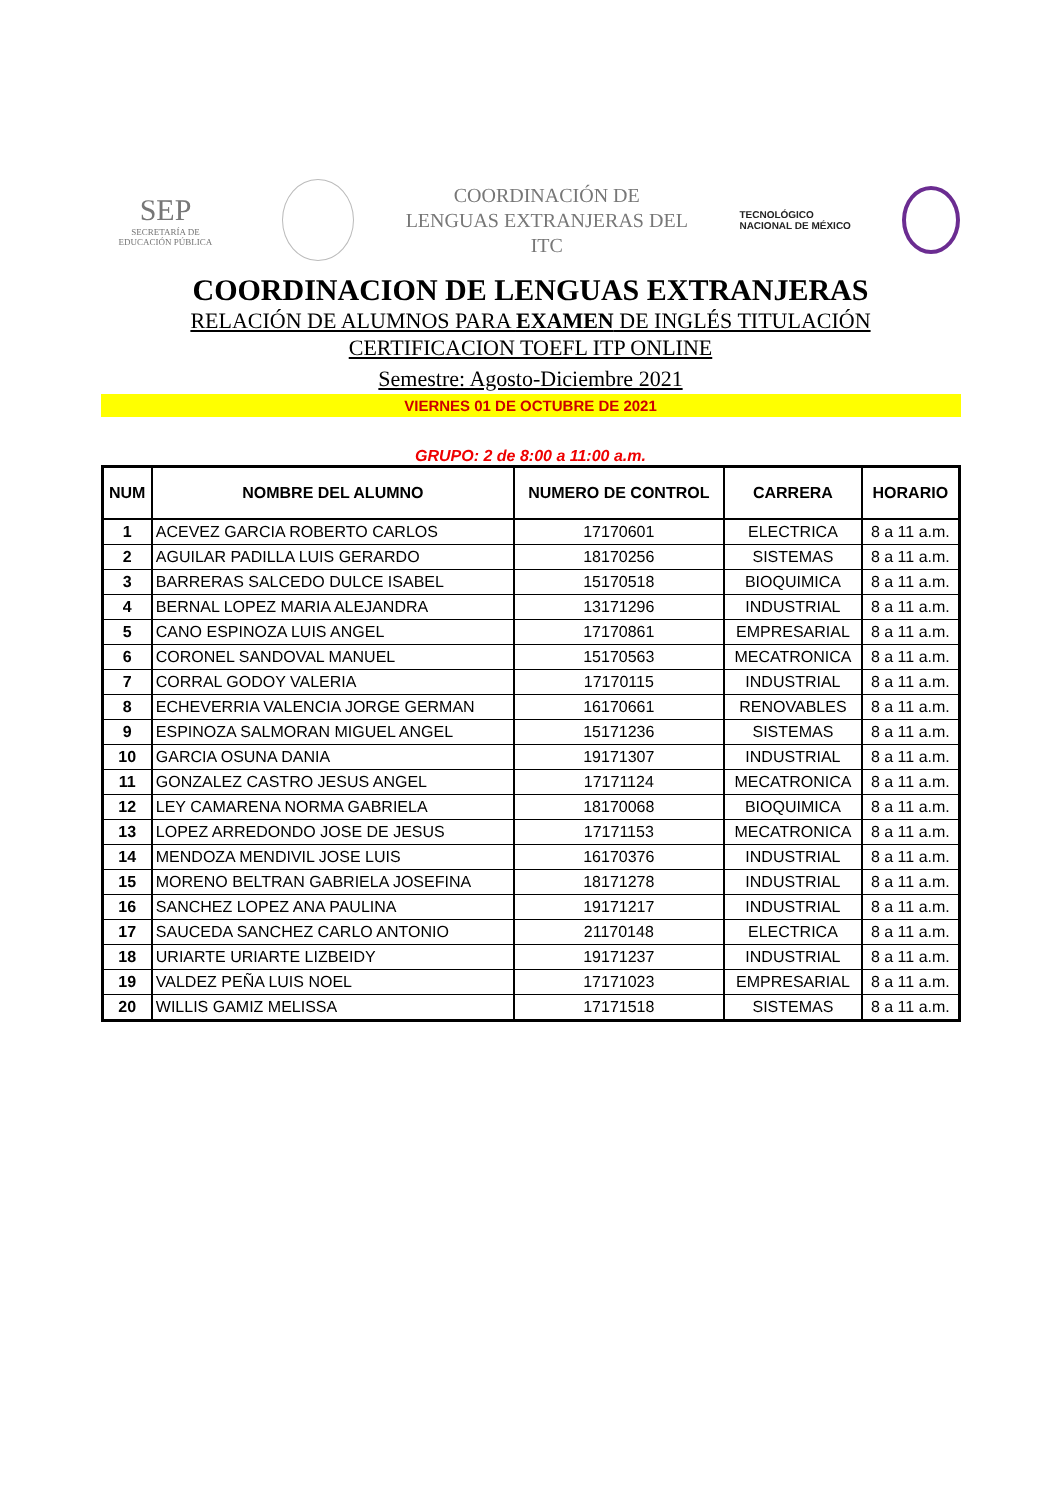SEP
SECRETARÍA DE
EDUCACIÓN PÚBLICA
COORDINACIÓN DE
LENGUAS EXTRANJERAS DEL
ITC
TECNOLÓGICO
NACIONAL DE MÉXICO
COORDINACION DE LENGUAS EXTRANJERAS
RELACIÓN DE ALUMNOS PARA EXAMEN DE INGLÉS TITULACIÓN
CERTIFICACION TOEFL ITP ONLINE
Semestre: Agosto-Diciembre 2021
VIERNES 01 DE OCTUBRE DE 2021
GRUPO: 2 de 8:00 a 11:00 a.m.
| NUM | NOMBRE DEL ALUMNO | NUMERO DE CONTROL | CARRERA | HORARIO |
| --- | --- | --- | --- | --- |
| 1 | ACEVEZ GARCIA ROBERTO CARLOS | 17170601 | ELECTRICA | 8 a 11 a.m. |
| 2 | AGUILAR PADILLA LUIS GERARDO | 18170256 | SISTEMAS | 8 a 11 a.m. |
| 3 | BARRERAS SALCEDO DULCE ISABEL | 15170518 | BIOQUIMICA | 8 a 11 a.m. |
| 4 | BERNAL LOPEZ MARIA ALEJANDRA | 13171296 | INDUSTRIAL | 8 a 11 a.m. |
| 5 | CANO ESPINOZA LUIS ANGEL | 17170861 | EMPRESARIAL | 8 a 11 a.m. |
| 6 | CORONEL SANDOVAL MANUEL | 15170563 | MECATRONICA | 8 a 11 a.m. |
| 7 | CORRAL GODOY VALERIA | 17170115 | INDUSTRIAL | 8 a 11 a.m. |
| 8 | ECHEVERRIA VALENCIA JORGE GERMAN | 16170661 | RENOVABLES | 8 a 11 a.m. |
| 9 | ESPINOZA SALMORAN MIGUEL ANGEL | 15171236 | SISTEMAS | 8 a 11 a.m. |
| 10 | GARCIA OSUNA DANIA | 19171307 | INDUSTRIAL | 8 a 11 a.m. |
| 11 | GONZALEZ CASTRO JESUS ANGEL | 17171124 | MECATRONICA | 8 a 11 a.m. |
| 12 | LEY CAMARENA NORMA GABRIELA | 18170068 | BIOQUIMICA | 8 a 11 a.m. |
| 13 | LOPEZ ARREDONDO JOSE DE JESUS | 17171153 | MECATRONICA | 8 a 11 a.m. |
| 14 | MENDOZA MENDIVIL JOSE LUIS | 16170376 | INDUSTRIAL | 8 a 11 a.m. |
| 15 | MORENO BELTRAN GABRIELA JOSEFINA | 18171278 | INDUSTRIAL | 8 a 11 a.m. |
| 16 | SANCHEZ LOPEZ ANA PAULINA | 19171217 | INDUSTRIAL | 8 a 11 a.m. |
| 17 | SAUCEDA SANCHEZ CARLO ANTONIO | 21170148 | ELECTRICA | 8 a 11 a.m. |
| 18 | URIARTE URIARTE LIZBEIDY | 19171237 | INDUSTRIAL | 8 a 11 a.m. |
| 19 | VALDEZ PEÑA LUIS NOEL | 17171023 | EMPRESARIAL | 8 a 11 a.m. |
| 20 | WILLIS GAMIZ MELISSA | 17171518 | SISTEMAS | 8 a 11 a.m. |